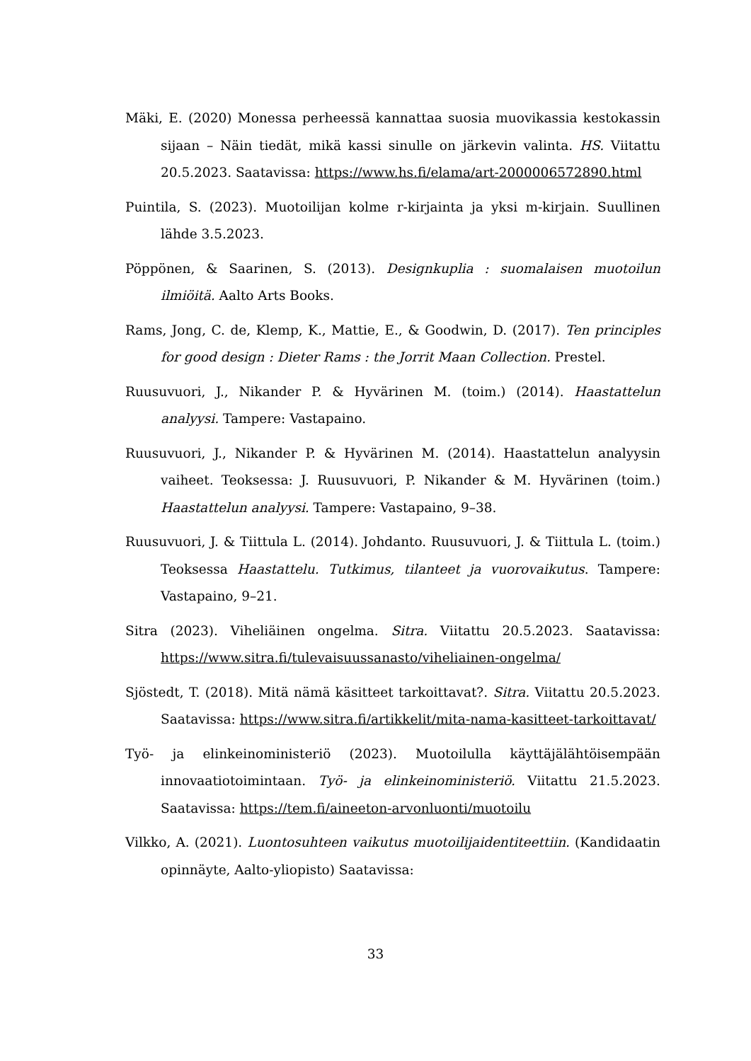Mäki, E. (2020) Monessa perheessä kannattaa suosia muovikassia kestokassin sijaan – Näin tiedät, mikä kassi sinulle on järkevin valinta. HS. Viitattu 20.5.2023. Saatavissa: https://www.hs.fi/elama/art-2000006572890.html
Puintila, S. (2023). Muotoilijan kolme r-kirjainta ja yksi m-kirjain. Suullinen lähde 3.5.2023.
Pöppönen, & Saarinen, S. (2013). Designkuplia : suomalaisen muotoilun ilmiöitä. Aalto Arts Books.
Rams, Jong, C. de, Klemp, K., Mattie, E., & Goodwin, D. (2017). Ten principles for good design : Dieter Rams : the Jorrit Maan Collection. Prestel.
Ruusuvuori, J., Nikander P. & Hyvärinen M. (toim.) (2014). Haastattelun analyysi. Tampere: Vastapaino.
Ruusuvuori, J., Nikander P. & Hyvärinen M. (2014). Haastattelun analyysin vaiheet. Teoksessa: J. Ruusuvuori, P. Nikander & M. Hyvärinen (toim.) Haastattelun analyysi. Tampere: Vastapaino, 9–38.
Ruusuvuori, J. & Tiittula L. (2014). Johdanto. Ruusuvuori, J. & Tiittula L. (toim.) Teoksessa Haastattelu. Tutkimus, tilanteet ja vuorovaikutus. Tampere: Vastapaino, 9–21.
Sitra (2023). Viheliäinen ongelma. Sitra. Viitattu 20.5.2023. Saatavissa: https://www.sitra.fi/tulevaisuussanasto/viheliainen-ongelma/
Sjöstedt, T. (2018). Mitä nämä käsitteet tarkoittavat?. Sitra. Viitattu 20.5.2023. Saatavissa: https://www.sitra.fi/artikkelit/mita-nama-kasitteet-tarkoittavat/
Työ- ja elinkeinoministeriö (2023). Muotoilulla käyttäjälähtöisempään innovaatiotoimintaan. Työ- ja elinkeinoministeriö. Viitattu 21.5.2023. Saatavissa: https://tem.fi/aineeton-arvonluonti/muotoilu
Vilkko, A. (2021). Luontosuhteen vaikutus muotoilijaidentiteettiin. (Kandidaatin opinnäyte, Aalto-yliopisto) Saatavissa:
33